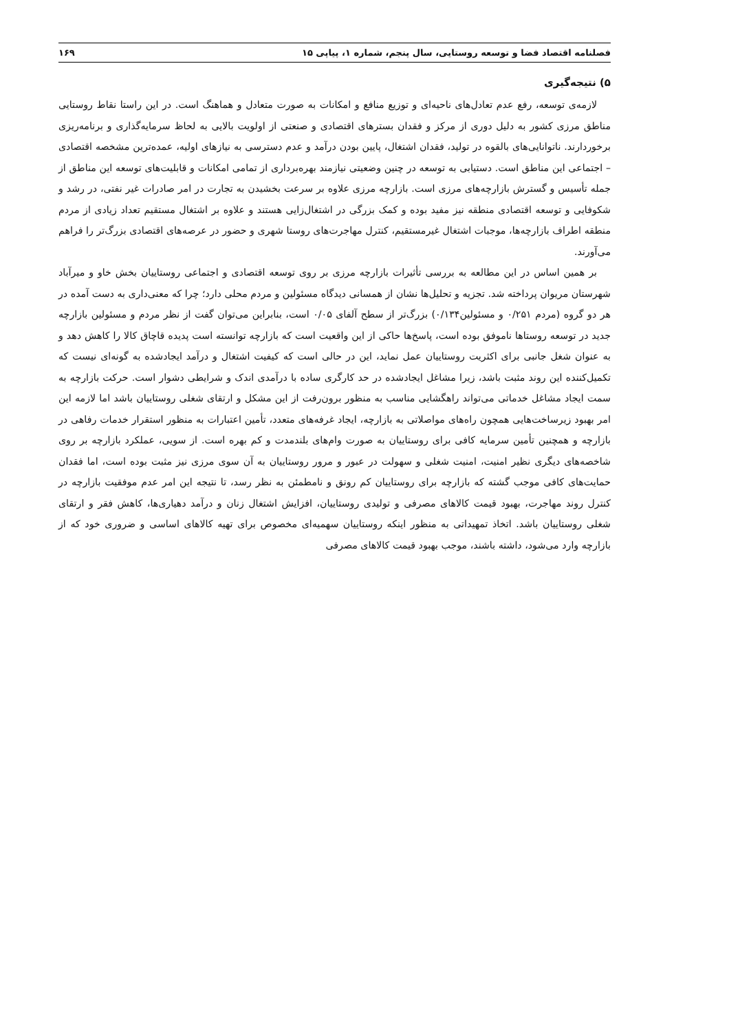فصلنامه اقتصاد فضا و توسعه روستایی، سال پنجم، شماره ۱، پیاپی ۱۵ ۱۶۹
۵) نتیجه‌گیری
لازمه‌ی توسعه، رفع عدم تعادل‌های ناحیه‌ای و توزیع منافع و امکانات به صورت متعادل و هماهنگ است. در این راستا نقاط روستایی مناطق مرزی کشور به دلیل دوری از مرکز و فقدان بسترهای اقتصادی و صنعتی از اولویت بالایی به لحاظ سرمایه‌گذاری و برنامه‌ریزی برخوردارند. ناتوانایی‌های بالقوه در تولید، فقدان اشتغال، پایین بودن درآمد و عدم دسترسی به نیازهای اولیه، عمده‌ترین مشخصه اقتصادی – اجتماعی این مناطق است. دستیابی به توسعه در چنین وضعیتی نیازمند بهره‌برداری از تمامی امکانات و قابلیت‌های توسعه این مناطق از جمله تأسیس و گسترش بازارچه‌های مرزی است. بازارچه مرزی علاوه بر سرعت بخشیدن به تجارت در امر صادرات غیر نفتی، در رشد و شکوفایی و توسعه اقتصادی منطقه نیز مفید بوده و کمک بزرگی در اشتغال‌زایی هستند و علاوه بر اشتغال مستقیم تعداد زیادی از مردم منطقه اطراف بازارچه‌ها، موجبات اشتغال غیرمستقیم، کنترل مهاجرت‌های روستا شهری و حضور در عرصه‌های اقتصادی بزرگ‌تر را فراهم می‌آورند.
بر همین اساس در این مطالعه به بررسی تأثیرات بازارچه مرزی بر روی توسعه اقتصادی و اجتماعی روستاییان بخش خاو و میرآباد شهرستان مریوان پرداخته شد. تجزیه و تحلیل‌ها نشان از همسانی دیدگاه مسئولین و مردم محلی دارد؛ چرا که معنی‌داری به دست آمده در هر دو گروه (مردم ۰/۲۵۱ و مسئولین۰/۱۳۴) بزرگ‌تر از سطح آلفای ۰/۰۵ است، بنابراین می‌توان گفت از نظر مردم و مسئولین بازارچه جدید در توسعه روستاها ناموفق بوده است، پاسخ‌ها حاکی از این واقعیت است که بازارچه توانسته است پدیده قاچاق کالا را کاهش دهد و به عنوان شغل جانبی برای اکثریت روستاییان عمل نماید، این در حالی است که کیفیت اشتغال و درآمد ایجادشده به گونه‌ای نیست که تکمیل‌کننده این روند مثبت باشد، زیرا مشاغل ایجادشده در حد کارگری ساده با درآمدی اندک و شرایطی دشوار است. حرکت بازارچه به سمت ایجاد مشاغل خدماتی می‌تواند راهگشایی مناسب به منظور برون‌رفت از این مشکل و ارتقای شغلی روستاییان باشد اما لازمه این امر بهبود زیرساخت‌هایی همچون راه‌های مواصلاتی به بازارچه، ایجاد غرفه‌های متعدد، تأمین اعتبارات به منظور استقرار خدمات رفاهی در بازارچه و همچنین تأمین سرمایه کافی برای روستاییان به صورت وام‌های بلندمدت و کم بهره است. از سویی، عملکرد بازارچه بر روی شاخصه‌های دیگری نظیر امنیت، امنیت شغلی و سهولت در عبور و مرور روستاییان به آن سوی مرزی نیز مثبت بوده است، اما فقدان حمایت‌های کافی موجب گشته که بازارچه برای روستاییان کم رونق و نامطمئن به نظر رسد، تا نتیجه این امر عدم موفقیت بازارچه در کنترل روند مهاجرت، بهبود قیمت کالاهای مصرفی و تولیدی روستاییان، افزایش اشتغال زنان و درآمد دهیاری‌ها، کاهش فقر و ارتقای شغلی روستاییان باشد. اتخاذ تمهیداتی به منظور اینکه روستاییان سهمیه‌ای مخصوص برای تهیه کالاهای اساسی و ضروری خود که از بازارچه وارد می‌شود، داشته باشند، موجب بهبود قیمت کالاهای مصرفی